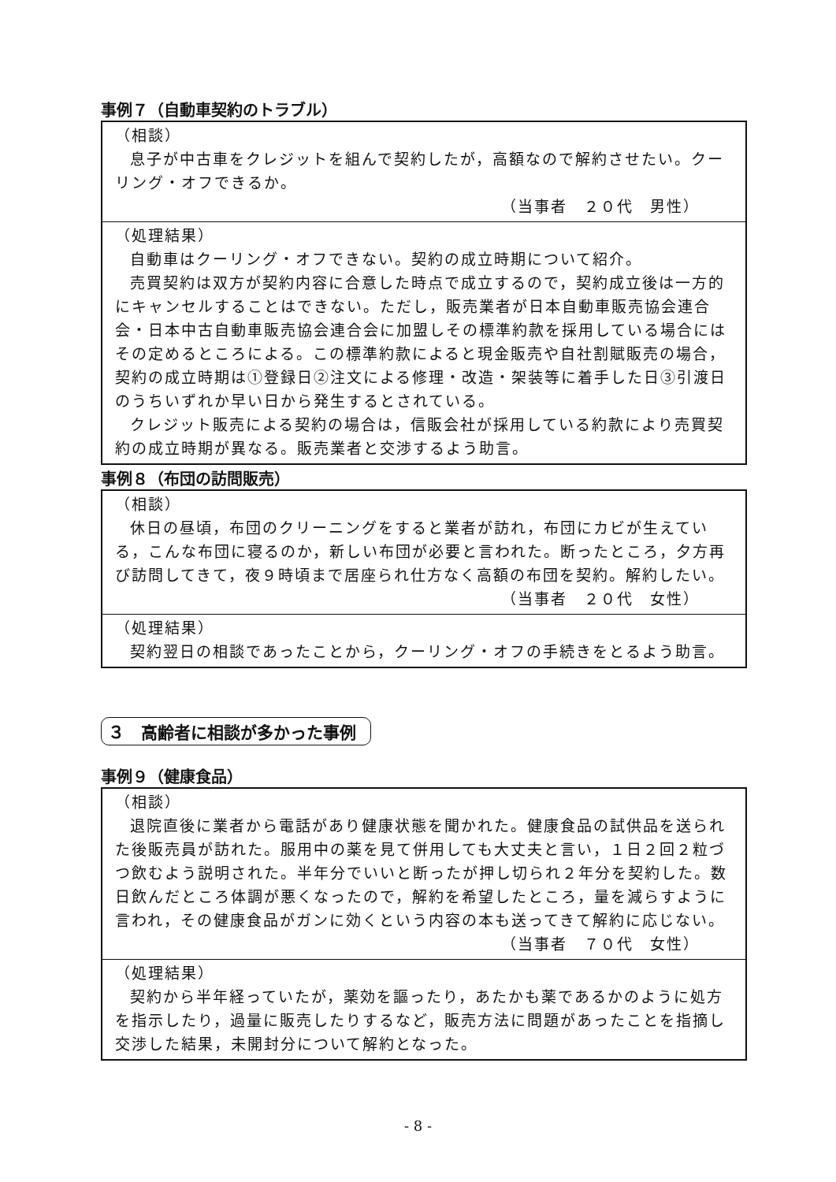事例７（自動車契約のトラブル）
（相談）
息子が中古車をクレジットを組んで契約したが，高額なので解約させたい。クーリング・オフできるか。
（当事者　２０代　男性）
（処理結果）
自動車はクーリング・オフできない。契約の成立時期について紹介。
売買契約は双方が契約内容に合意した時点で成立するので，契約成立後は一方的にキャンセルすることはできない。ただし，販売業者が日本自動車販売協会連合会・日本中古自動車販売協会連合会に加盟しその標準約款を採用している場合にはその定めるところによる。この標準約款によると現金販売や自社割賦販売の場合，契約の成立時期は①登録日②注文による修理・改造・架装等に着手した日③引渡日のうちいずれか早い日から発生するとされている。
クレジット販売による契約の場合は，信販会社が採用している約款により売買契約の成立時期が異なる。販売業者と交渉するよう助言。
事例８（布団の訪問販売）
（相談）
休日の昼頃，布団のクリーニングをすると業者が訪れ，布団にカビが生えている，こんな布団に寝るのか，新しい布団が必要と言われた。断ったところ，夕方再び訪問してきて，夜９時頃まで居座られ仕方なく高額の布団を契約。解約したい。
（当事者　２０代　女性）
（処理結果）
契約翌日の相談であったことから，クーリング・オフの手続きをとるよう助言。
３　高齢者に相談が多かった事例
事例９（健康食品）
（相談）
退院直後に業者から電話があり健康状態を聞かれた。健康食品の試供品を送られた後販売員が訪れた。服用中の薬を見て併用しても大丈夫と言い，１日２回２粒づつ飲むよう説明された。半年分でいいと断ったが押し切られ２年分を契約した。数日飲んだところ体調が悪くなったので，解約を希望したところ，量を減らすように言われ，その健康食品がガンに効くという内容の本も送ってきて解約に応じない。
（当事者　７０代　女性）
（処理結果）
契約から半年経っていたが，薬効を謳ったり，あたかも薬であるかのように処方を指示したり，過量に販売したりするなど，販売方法に問題があったことを指摘し交渉した結果，未開封分について解約となった。
- 8 -